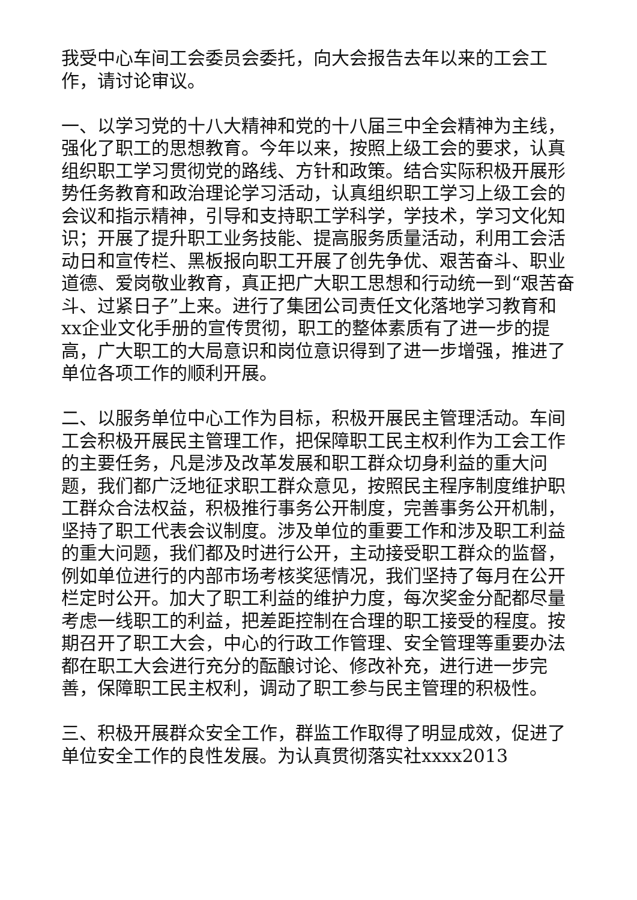我受中心车间工会委员会委托，向大会报告去年以来的工会工作，请讨论审议。
一、以学习党的十八大精神和党的十八届三中全会精神为主线，强化了职工的思想教育。今年以来，按照上级工会的要求，认真组织职工学习贯彻党的路线、方针和政策。结合实际积极开展形势任务教育和政治理论学习活动，认真组织职工学习上级工会的会议和指示精神，引导和支持职工学科学，学技术，学习文化知识；开展了提升职工业务技能、提高服务质量活动，利用工会活动日和宣传栏、黑板报向职工开展了创先争优、艰苦奋斗、职业道德、爱岗敬业教育，真正把广大职工思想和行动统一到“艰苦奋斗、过紧日子”上来。进行了集团公司责任文化落地学习教育和xx企业文化手册的宣传贯彻，职工的整体素质有了进一步的提高，广大职工的大局意识和岗位意识得到了进一步增强，推进了单位各项工作的顺利开展。
二、以服务单位中心工作为目标，积极开展民主管理活动。车间工会积极开展民主管理工作，把保障职工民主权利作为工会工作的主要任务，凡是涉及改革发展和职工群众切身利益的重大问题，我们都广泛地征求职工群众意见，按照民主程序制度维护职工群众合法权益，积极推行事务公开制度，完善事务公开机制，坚持了职工代表会议制度。涉及单位的重要工作和涉及职工利益的重大问题，我们都及时进行公开，主动接受职工群众的监督，例如单位进行的内部市场考核奖惩情况，我们坚持了每月在公开栏定时公开。加大了职工利益的维护力度，每次奖金分配都尽量考虑一线职工的利益，把差距控制在合理的职工接受的程度。按期召开了职工大会，中心的行政工作管理、安全管理等重要办法都在职工大会进行充分的酝酿讨论、修改补充，进行进一步完善，保障职工民主权利，调动了职工参与民主管理的积极性。
三、积极开展群众安全工作，群监工作取得了明显成效，促进了单位安全工作的良性发展。为认真贯彻落实社xxxx2013